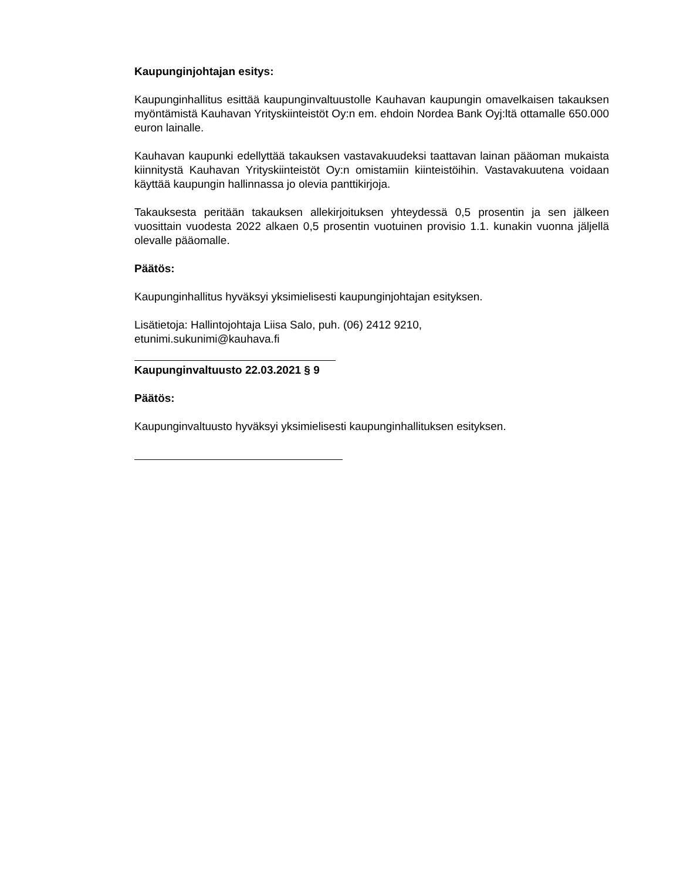Kaupunginjohtajan esitys:
Kaupunginhallitus esittää kaupunginvaltuustolle Kauhavan kaupungin omavelkaisen takauksen myöntämistä Kauhavan Yrityskiinteistöt Oy:n em. ehdoin Nordea Bank Oyj:ltä ottamalle 650.000 euron lainalle.
Kauhavan kaupunki edellyttää takauksen vastavakuudeksi taattavan lainan pääoman mukaista kiinnitystä Kauhavan Yrityskiinteistöt Oy:n omistamiin kiinteistöihin. Vastavakuutena voidaan käyttää kaupungin hallinnassa jo olevia panttikirjoja.
Takauksesta peritään takauksen allekirjoituksen yhteydessä 0,5 prosentin ja sen jälkeen vuosittain vuodesta 2022 alkaen 0,5 prosentin vuotuinen provisio 1.1. kunakin vuonna jäljellä olevalle pääomalle.
Päätös:
Kaupunginhallitus hyväksyi yksimielisesti kaupunginjohtajan esityksen.
Lisätietoja: Hallintojohtaja Liisa Salo, puh. (06) 2412 9210,
etunimi.sukunimi@kauhava.fi
Kaupunginvaltuusto 22.03.2021 § 9
Päätös:
Kaupunginvaltuusto hyväksyi yksimielisesti kaupunginhallituksen esityksen.